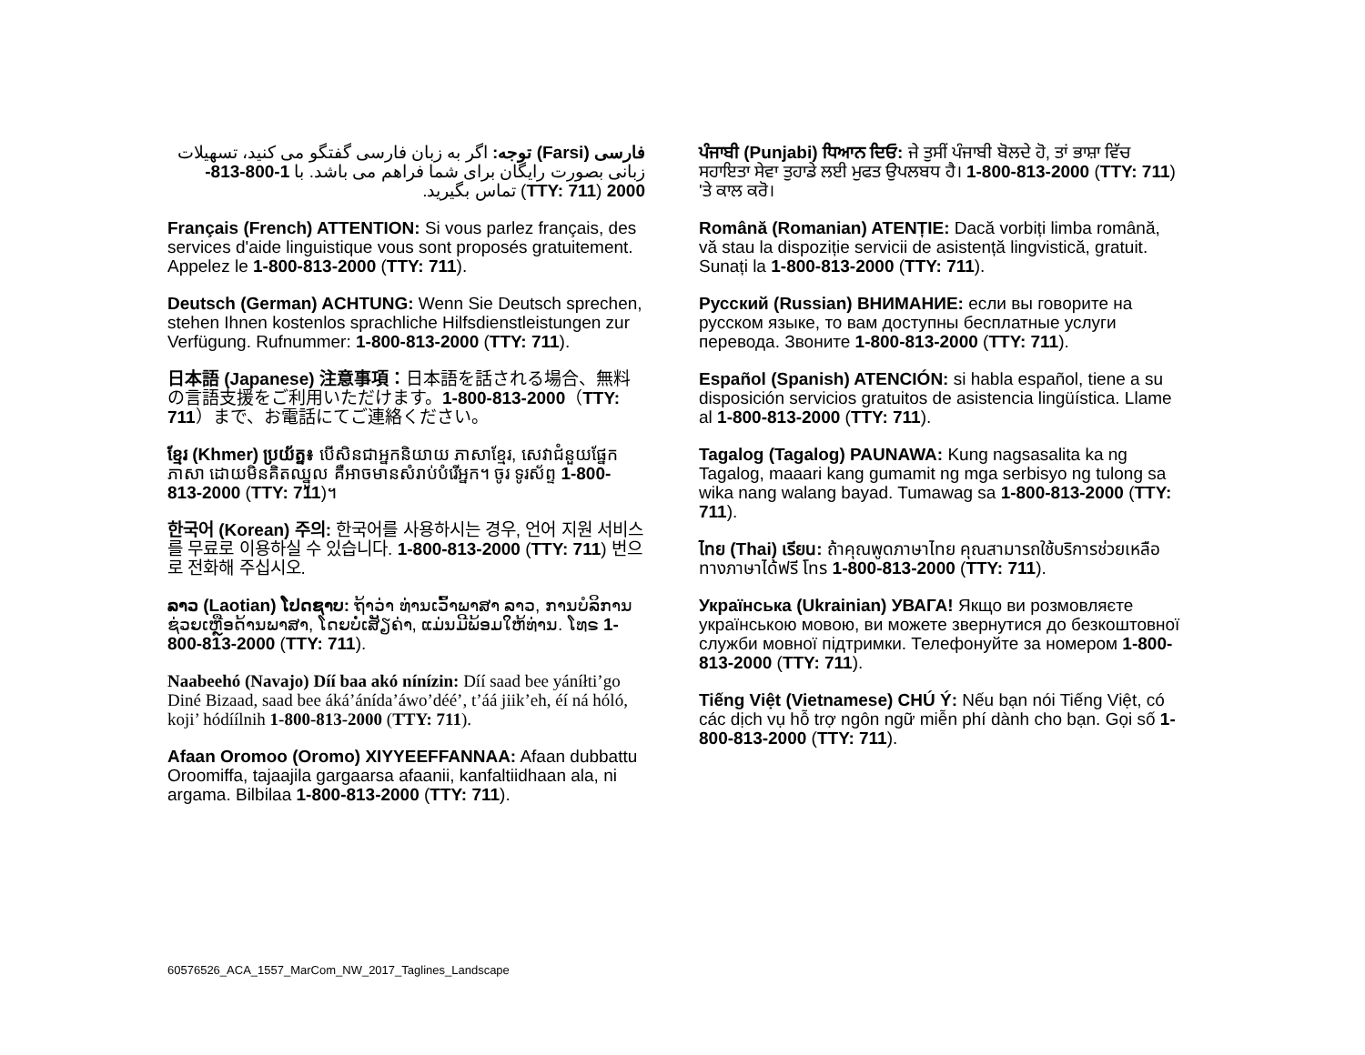فارسی (Farsi) توجه: اگر به زبان فارسی گفتگو می کنید، تسهیلات زبانی بصورت رایگان برای شما فراهم می باشد. با 1-800-813-2000 (TTY: 711) تماس بگیرید.
Français (French) ATTENTION: Si vous parlez français, des services d'aide linguistique vous sont proposés gratuitement. Appelez le 1-800-813-2000 (TTY: 711).
Deutsch (German) ACHTUNG: Wenn Sie Deutsch sprechen, stehen Ihnen kostenlos sprachliche Hilfsdienstleistungen zur Verfügung. Rufnummer: 1-800-813-2000 (TTY: 711).
日本語 (Japanese) 注意事項：日本語を話される場合、無料の言語支援をご利用いただけます。1-800-813-2000（TTY: 711）まで、お電話にてご連絡ください。
ខ្មែរ (Khmer) ប្រយ័ត្ន៖ បើសិនជាអ្នកនិយាយ ភាសាខ្មែរ, សេវាជំនួយផ្នែកភាសា ដោយមិនគិតឈ្នួល គឺអាចមានសំរាប់បំរើអ្នក។ ចូរ ទូរស័ព្ទ 1-800-813-2000 (TTY: 711)។
한국어 (Korean) 주의: 한국어를 사용하시는 경우, 언어 지원 서비스를 무료로 이용하실 수 있습니다. 1-800-813-2000 (TTY: 711) 번으로 전화해 주십시오.
ລາວ (Laotian) ໂປດຊາບ: ຖ້າວ່າ ທ່ານເວົ້າພາສາ ລາວ, ການບໍລິການຊ່ວຍເຫຼືອດ້ານພາສາ, ໂດຍບໍ່ເສັຽຄ່າ, ແມ່ນມີພ້ອມໃຫ້ທ່ານ. ໂທຣ 1-800-813-2000 (TTY: 711).
Naabeehó (Navajo) Díí baa akó nínízin: Díí saad bee yáníłti’go Diné Bizaad, saad bee áká’ánída’áwo’déé’, t’áá jiik’eh, éí ná hóló, koji’ hódíílnih 1-800-813-2000 (TTY: 711).
Afaan Oromoo (Oromo) XIYYEEFFANNAA: Afaan dubbattu Oroomiffa, tajaajila gargaarsa afaanii, kanfaltiidhaan ala, ni argama. Bilbilaa 1-800-813-2000 (TTY: 711).
ਪੰਜਾਬੀ (Punjabi) ਧਿਆਨ ਦਿਓ: ਜੇ ਤੁਸੀਂ ਪੰਜਾਬੀ ਬੋਲਦੇ ਹੋ, ਤਾਂ ਭਾਸ਼ਾ ਵਿੱਚ ਸਹਾਇਤਾ ਸੇਵਾ ਤੁਹਾਡੇ ਲਈ ਮੁਫਤ ਉਪਲਬਧ ਹੈ। 1-800-813-2000 (TTY: 711) 'ਤੇ ਕਾਲ ਕਰੋ।
Română (Romanian) ATENȚIE: Dacă vorbiți limba română, vă stau la dispoziție servicii de asistență lingvistică, gratuit. Sunați la 1-800-813-2000 (TTY: 711).
Русский (Russian) ВНИМАНИЕ: если вы говорите на русском языке, то вам доступны бесплатные услуги перевода. Звоните 1-800-813-2000 (TTY: 711).
Español (Spanish) ATENCIÓN: si habla español, tiene a su disposición servicios gratuitos de asistencia lingüística. Llame al 1-800-813-2000 (TTY: 711).
Tagalog (Tagalog) PAUNAWA: Kung nagsasalita ka ng Tagalog, maaari kang gumamit ng mga serbisyo ng tulong sa wika nang walang bayad. Tumawag sa 1-800-813-2000 (TTY: 711).
ไทย (Thai) เรียน: ถ้าคุณพูดภาษาไทย คุณสามารถใช้บริการช่วยเหลือทางภาษาได้ฟรี โทร 1-800-813-2000 (TTY: 711).
Українська (Ukrainian) УВАГА! Якщо ви розмовляєте українською мовою, ви можете звернутися до безкоштовної служби мовної підтримки. Телефонуйте за номером 1-800-813-2000 (TTY: 711).
Tiếng Việt (Vietnamese) CHÚ Ý: Nếu bạn nói Tiếng Việt, có các dịch vụ hỗ trợ ngôn ngữ miễn phí dành cho bạn. Gọi số 1-800-813-2000 (TTY: 711).
60576526_ACA_1557_MarCom_NW_2017_Taglines_Landscape